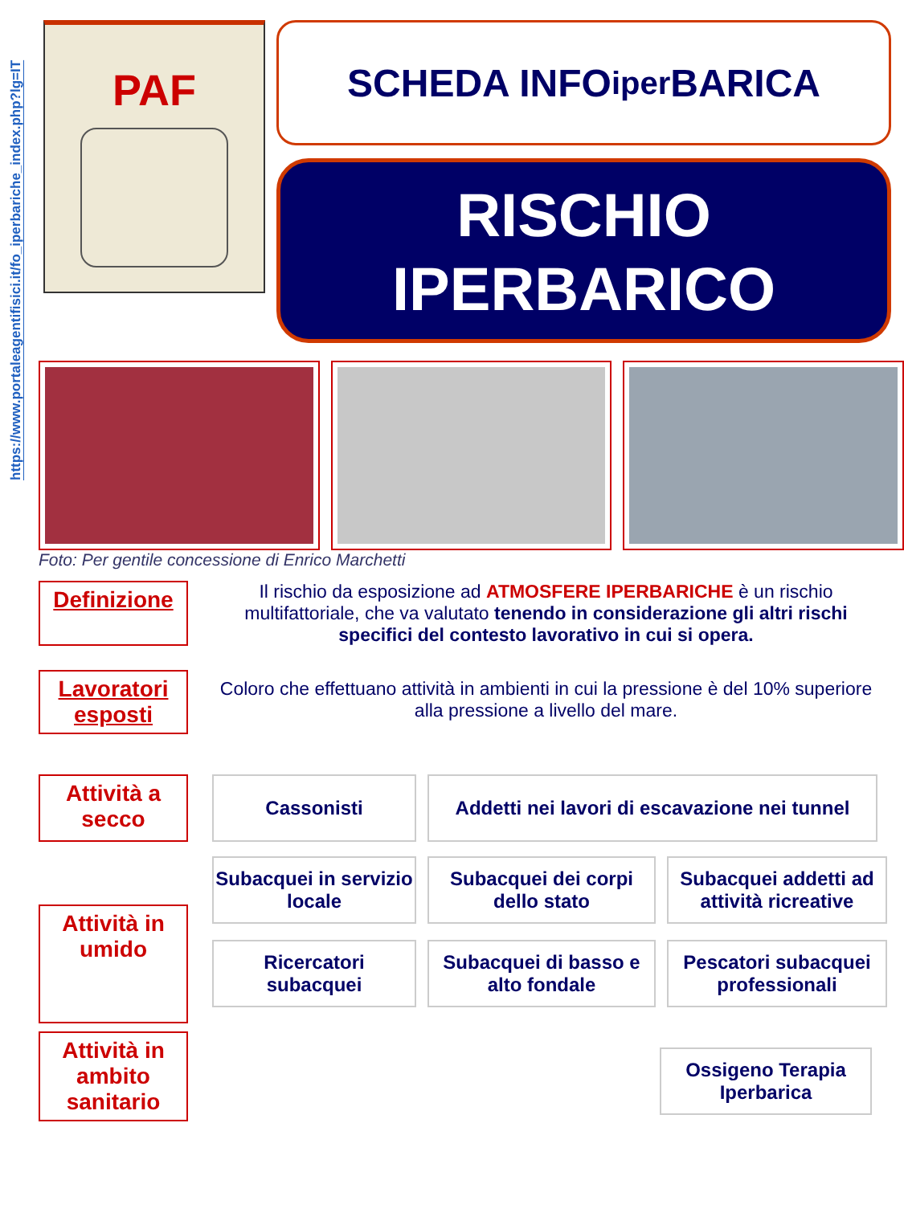https://www.portaleagentifisici.it/fo_iperbariche_index.php?lg=IT
PAF
SCHEDA INFO<sub>iper</sub>BARICA
RISCHIO
IPERBARICO
Foto: Per gentile concessione di Enrico Marchetti
Definizione
Il rischio da esposizione ad ATMOSFERE IPERBARICHE è un rischio multifattoriale, che va valutato tenendo in considerazione gli altri rischi specifici del contesto lavorativo in cui si opera.
Lavoratori esposti
Coloro che effettuano attività in ambienti in cui la pressione è del 10% superiore alla pressione a livello del mare.
Attività a secco
Cassonisti Addetti nei lavori di escavazione nei tunnel
Attività in umido
Subacquei in servizio locale
Subacquei dei corpi dello stato
Subacquei addetti ad attività ricreative
Ricercatori subacquei
Subacquei di basso e alto fondale
Pescatori subacquei professionali
Attività in ambito sanitario
Ossigeno Terapia Iperbarica